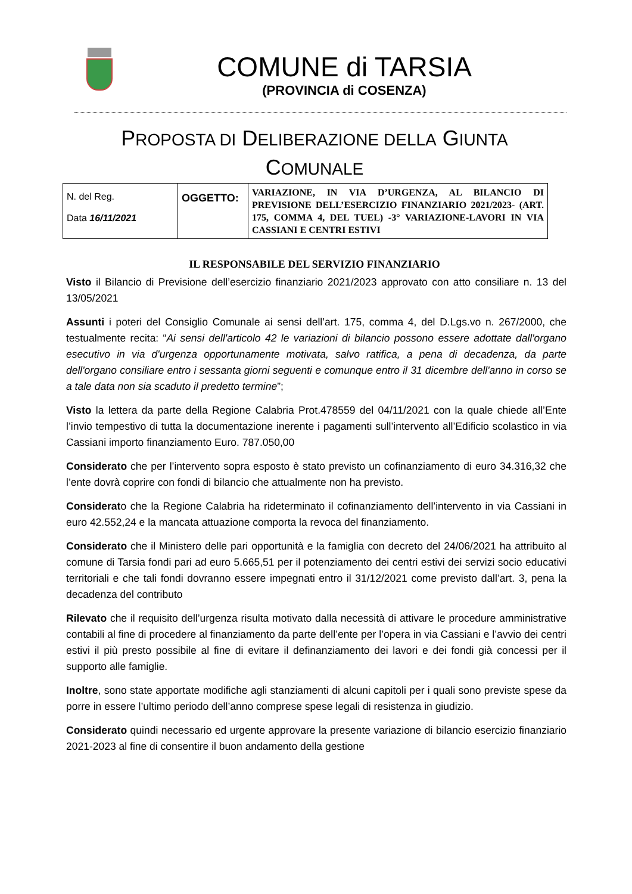COMUNE di TARSIA
(PROVINCIA di COSENZA)
PROPOSTA DI DELIBERAZIONE DELLA GIUNTA
COMUNALE
| N. del Reg. Data 16/11/2021 | OGGETTO: | VARIAZIONE, IN VIA D’URGENZA, AL BILANCIO DI PREVISIONE DELL’ESERCIZIO FINANZIARIO 2021/2023- (ART. 175, COMMA 4, DEL TUEL) -3° VARIAZIONE-LAVORI IN VIA CASSIANI E CENTRI ESTIVI |
IL RESPONSABILE DEL SERVIZIO FINANZIARIO
Visto il Bilancio di Previsione dell’esercizio finanziario 2021/2023 approvato con atto consiliare n. 13 del 13/05/2021
Assunti i poteri del Consiglio Comunale ai sensi dell’art. 175, comma 4, del D.Lgs.vo n. 267/2000, che testualmente recita: “Ai sensi dell'articolo 42 le variazioni di bilancio possono essere adottate dall'organo esecutivo in via d'urgenza opportunamente motivata, salvo ratifica, a pena di decadenza, da parte dell'organo consiliare entro i sessanta giorni seguenti e comunque entro il 31 dicembre dell'anno in corso se a tale data non sia scaduto il predetto termine”;
Visto la lettera da parte della Regione Calabria Prot.478559 del 04/11/2021 con la quale chiede all’Ente l’invio tempestivo di tutta la documentazione inerente i pagamenti sull’intervento all’Edificio scolastico in via Cassiani importo finanziamento Euro. 787.050,00
Considerato che per l’intervento sopra esposto è stato previsto un cofinanziamento di euro 34.316,32 che l’ente dovrà coprire con fondi di bilancio che attualmente non ha previsto.
Considerato che la Regione Calabria ha rideterminato il cofinanziamento dell’intervento in via Cassiani in euro 42.552,24 e la mancata attuazione comporta la revoca del finanziamento.
Considerato che il Ministero delle pari opportunità e la famiglia con decreto del 24/06/2021 ha attribuito al comune di Tarsia fondi pari ad euro 5.665,51 per il potenziamento dei centri estivi dei servizi socio educativi territoriali e che tali fondi dovranno essere impegnati entro il 31/12/2021 come previsto dall’art. 3, pena la decadenza del contributo
Rilevato che il requisito dell’urgenza risulta motivato dalla necessità di attivare le procedure amministrative contabili al fine di procedere al finanziamento da parte dell’ente per l’opera in via Cassiani e l’avvio dei centri estivi il più presto possibile al fine di evitare il definanziamento dei lavori e dei fondi già concessi per il supporto alle famiglie.
Inoltre, sono state apportate modifiche agli stanziamenti di alcuni capitoli per i quali sono previste spese da porre in essere l’ultimo periodo dell’anno comprese spese legali di resistenza in giudizio.
Considerato quindi necessario ed urgente approvare la presente variazione di bilancio esercizio finanziario 2021-2023 al fine di consentire il buon andamento della gestione